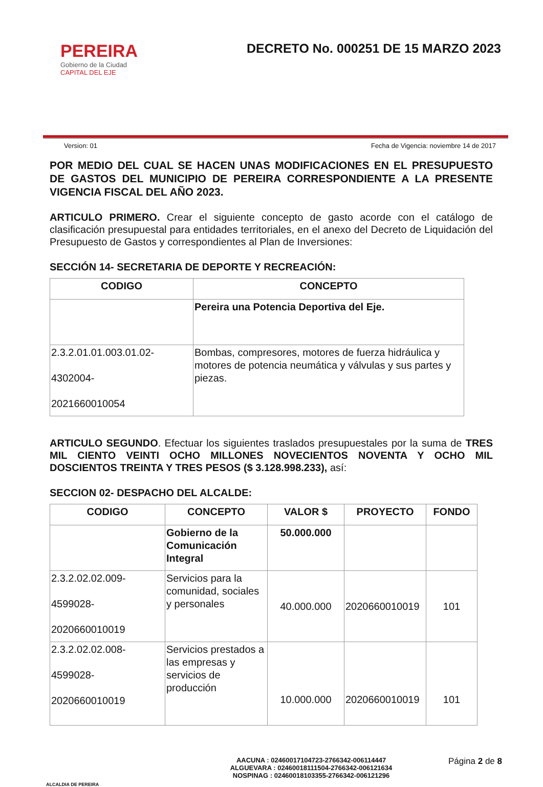PEREIRA
Gobierno de la Ciudad
CAPITAL DEL EJE
DECRETO No. 000251 DE 15 MARZO 2023
Version: 01 Fecha de Vigencia: noviembre 14 de 2017
POR MEDIO DEL CUAL SE HACEN UNAS MODIFICACIONES EN EL PRESUPUESTO DE GASTOS DEL MUNICIPIO DE PEREIRA CORRESPONDIENTE A LA PRESENTE VIGENCIA FISCAL DEL AÑO 2023.
ARTICULO PRIMERO. Crear el siguiente concepto de gasto acorde con el catálogo de clasificación presupuestal para entidades territoriales, en el anexo del Decreto de Liquidación del Presupuesto de Gastos y correspondientes al Plan de Inversiones:
SECCIÓN 14- SECRETARIA DE DEPORTE Y RECREACIÓN:
| CODIGO | CONCEPTO |
| --- | --- |
| | Pereira una Potencia Deportiva del Eje. |
| 2.3.2.01.01.003.01.02- 4302004- 2021660010054 | Bombas, compresores, motores de fuerza hidráulica y motores de potencia neumática y válvulas y sus partes y piezas. |
ARTICULO SEGUNDO. Efectuar los siguientes traslados presupuestales por la suma de TRES MIL CIENTO VEINTI OCHO MILLONES NOVECIENTOS NOVENTA Y OCHO MIL DOSCIENTOS TREINTA Y TRES PESOS ($ 3.128.998.233), así:
SECCION 02- DESPACHO DEL ALCALDE:
| CODIGO | CONCEPTO | VALOR $ | PROYECTO | FONDO |
| --- | --- | --- | --- | --- |
| | Gobierno de la Comunicación Integral | 50.000.000 | | |
| 2.3.2.02.02.009- 4599028- 2020660010019 | Servicios para la comunidad, sociales y personales | 40.000.000 | 2020660010019 | 101 |
| 2.3.2.02.02.008- 4599028- 2020660010019 | Servicios prestados a las empresas y servicios de producción | 10.000.000 | 2020660010019 | 101 |
ALCALDIA DE PEREIRA
AACUNA : 02460017104723-2766342-006114447
ALGUEVARA : 02460018111504-2766342-006121634
NOSPINAG : 02460018103355-2766342-006121296
Página 2 de 8